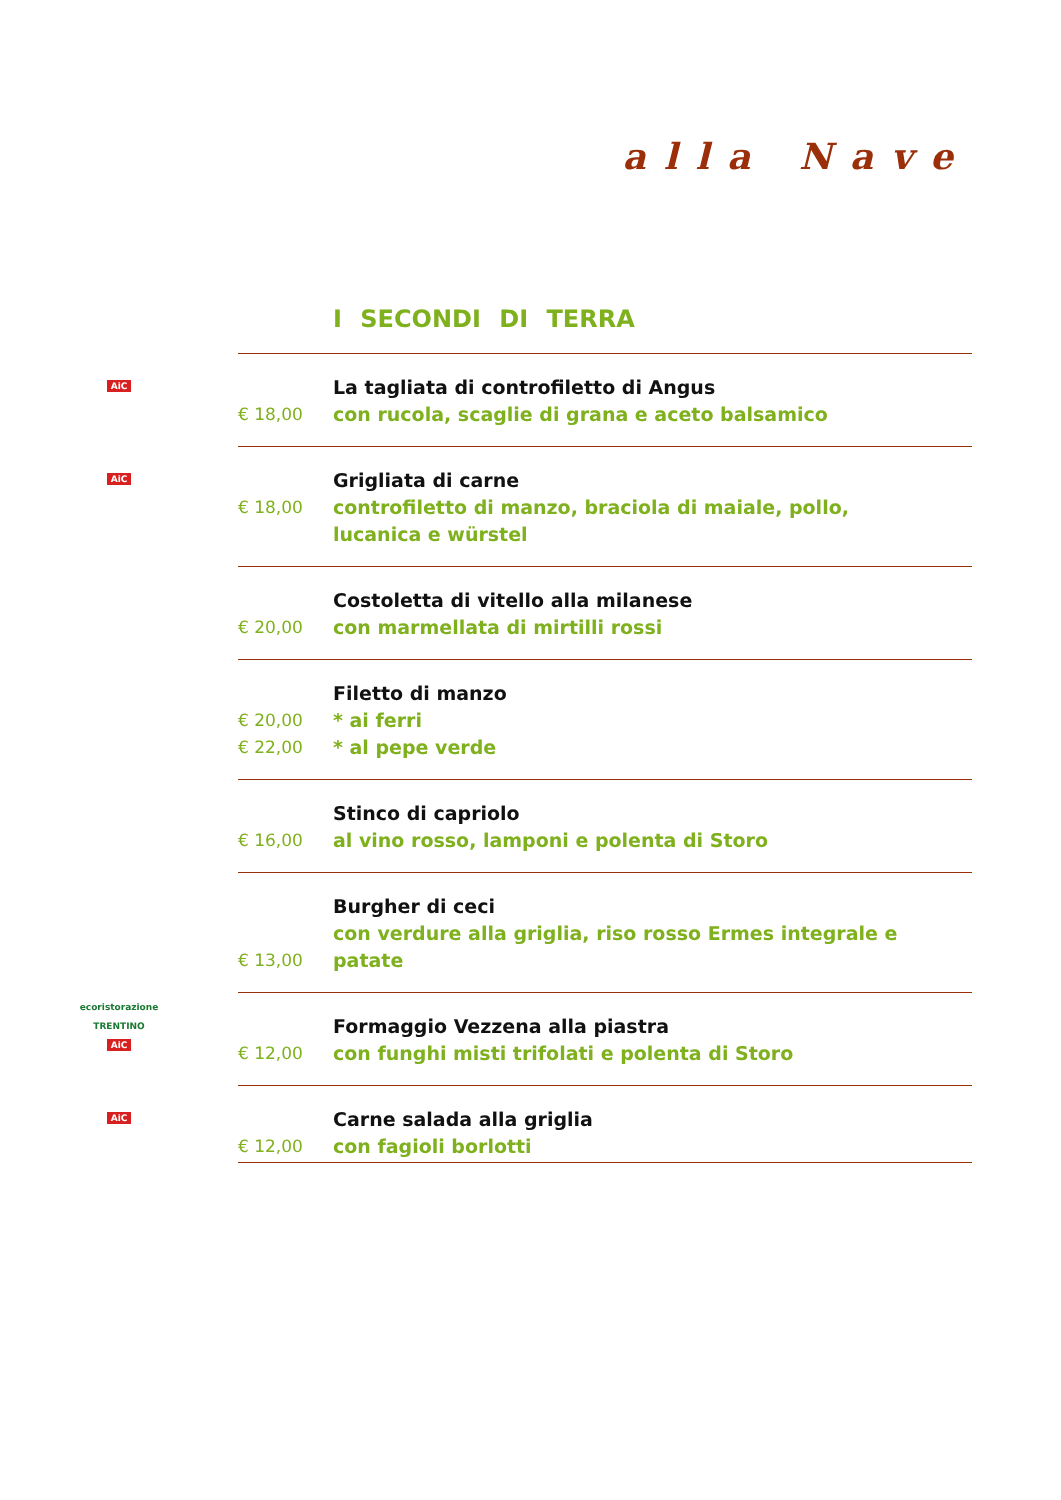alla Nave
I SECONDI DI TERRA
| AiC | € 18,00 | La tagliata di controfiletto di Angus con rucola, scaglie di grana e aceto balsamico |
| AiC | € 18,00 | Grigliata di carne controfiletto di manzo, braciola di maiale, pollo, lucanica e würstel |
| | € 20,00 | Costoletta di vitello alla milanese con marmellata di mirtilli rossi |
| | € 20,00 € 22,00 | Filetto di manzo * ai ferri * al pepe verde |
| | € 16,00 | Stinco di capriolo al vino rosso, lamponi e polenta di Storo |
| | € 13,00 | Burgher di ceci con verdure alla griglia, riso rosso Ermes integrale e patate |
| ecoristorazione TRENTINO AiC | € 12,00 | Formaggio Vezzena alla piastra con funghi misti trifolati e polenta di Storo |
| AiC | € 12,00 | Carne salada alla griglia con fagioli borlotti |